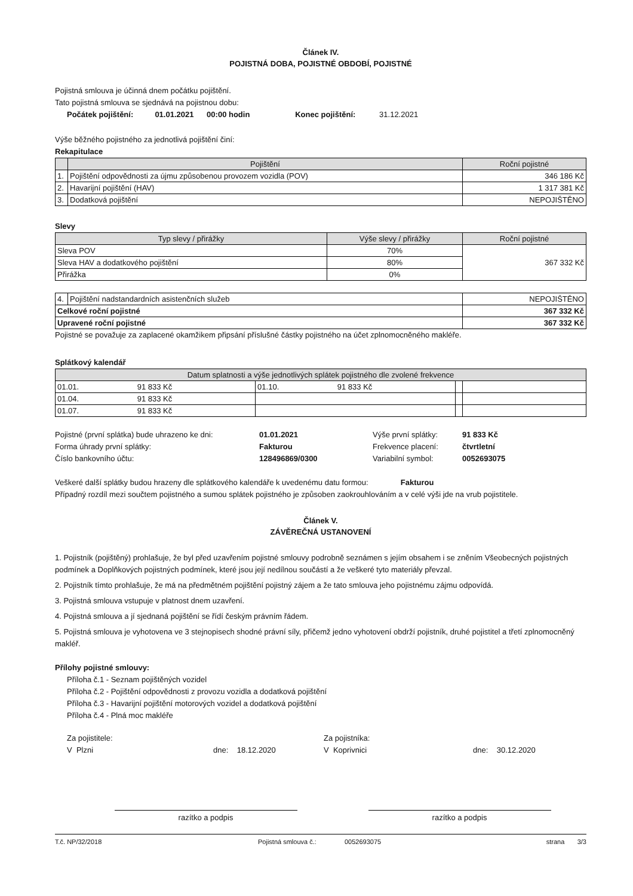Článek IV.
POJISTNÁ DOBA, POJISTNÉ OBDOBÍ, POJISTNÉ
Pojistná smlouva je účinná dnem počátku pojištění.
Tato pojistná smlouva se sjednává na pojistnou dobu:
Počátek pojištění: 01.01.2021 00:00 hodin Konec pojištění: 31.12.2021
Výše běžného pojistného za jednotlivá pojištění činí:
Rekapitulace
| | Pojištění | Roční pojistné |
| --- | --- | --- |
| 1. | Pojištění odpovědnosti za újmu způsobenou provozem vozidla (POV) | 346 186 Kč |
| 2. | Havarijní pojištění (HAV) | 1 317 381 Kč |
| 3. | Dodatková pojištění | NEPOJIŠTĚNO |
Slevy
| Typ slevy / přirážky | Výše slevy / přirážky | Roční pojistné |
| --- | --- | --- |
| Sleva POV | 70% | 367 332 Kč |
| Sleva HAV a dodatkového pojištění | 80% | |
| Přirážka | 0% | |
| 4. | Pojištění nadstandardních asistenčních služeb | NEPOJIŠTĚNO |
| Celkové roční pojistné | | 367 332 Kč |
| Upravené roční pojistné | | 367 332 Kč |
Pojistné se považuje za zaplacené okamžikem připsání příslušné částky pojistného na účet zplnomocněného makléře.
Splátkový kalendář
| Datum splatnosti a výše jednotlivých splátek pojistného dle zvolené frekvence | | | |
| --- | --- | --- | --- |
| 01.01. 91 833 Kč | 01.10. 91 833 Kč | | |
| 01.04. 91 833 Kč | | | |
| 01.07. 91 833 Kč | | | |
| Pojistné (první splátka) bude uhrazeno ke dni: | 01.01.2021 | Výše první splátky: | 91 833 Kč |
| Forma úhrady první splátky: | Fakturou | Frekvence placení: | čtvrtletní |
| Číslo bankovního účtu: | 128496869/0300 | Variabilní symbol: | 0052693075 |
Veškeré další splátky budou hrazeny dle splátkového kalendáře k uvedenému datu formou: Fakturou
Případný rozdíl mezi součtem pojistného a sumou splátek pojistného je způsoben zaokrouhlováním a v celé výši jde na vrub pojistitele.
Článek V.
ZÁVĚREČNÁ USTANOVENÍ
1. Pojistník (pojištěný) prohlašuje, že byl před uzavřením pojistné smlouvy podrobně seznámen s jejím obsahem i se zněním Všeobecných pojistných podmínek a Doplňkových pojistných podmínek, které jsou její nedílnou součástí a že veškeré tyto materiály převzal.
2. Pojistník tímto prohlašuje, že má na předmětném pojištění pojistný zájem a že tato smlouva jeho pojistnému zájmu odpovídá.
3. Pojistná smlouva vstupuje v platnost dnem uzavření.
4. Pojistná smlouva a jí sjednaná pojištění se řídí českým právním řádem.
5. Pojistná smlouva je vyhotovena ve 3 stejnopisech shodné právní síly, přičemž jedno vyhotovení obdrží pojistník, druhé pojistitel a třetí zplnomocněný makléř.
Přílohy pojistné smlouvy:
Příloha č.1 - Seznam pojištěných vozidel
Příloha č.2 - Pojištění odpovědnosti z provozu vozidla a dodatková pojištění
Příloha č.3 - Havarijní pojištění motorových vozidel a dodatková pojištění
Příloha č.4 - Plná moc makléře
| Za pojistitele: | | Za pojistníka: | |
| V Plzni | dne: 18.12.2020 | V Koprivnici | dne: 30.12.2020 |
razítko a podpis razítko a podpis
T.č. NP/32/2018 Pojistná smlouva č.: 0052693075 strana 3/3